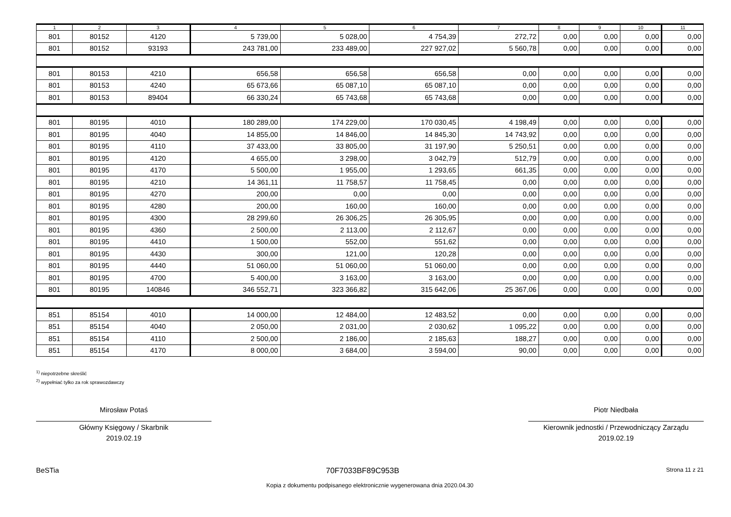| 1 | 2 | 3 | 4 | 5 | 6 | 7 | 8 | 9 | 10 | 11 |
| --- | --- | --- | --- | --- | --- | --- | --- | --- | --- | --- |
| 801 | 80152 | 4120 | 5 739,00 | 5 028,00 | 4 754,39 | 272,72 | 0,00 | 0,00 | 0,00 | 0,00 |
| 801 | 80152 | 93193 | 243 781,00 | 233 489,00 | 227 927,02 | 5 560,78 | 0,00 | 0,00 | 0,00 | 0,00 |
| 801 | 80153 | 4210 | 656,58 | 656,58 | 656,58 | 0,00 | 0,00 | 0,00 | 0,00 | 0,00 |
| 801 | 80153 | 4240 | 65 673,66 | 65 087,10 | 65 087,10 | 0,00 | 0,00 | 0,00 | 0,00 | 0,00 |
| 801 | 80153 | 89404 | 66 330,24 | 65 743,68 | 65 743,68 | 0,00 | 0,00 | 0,00 | 0,00 | 0,00 |
| 801 | 80195 | 4010 | 180 289,00 | 174 229,00 | 170 030,45 | 4 198,49 | 0,00 | 0,00 | 0,00 | 0,00 |
| 801 | 80195 | 4040 | 14 855,00 | 14 846,00 | 14 845,30 | 14 743,92 | 0,00 | 0,00 | 0,00 | 0,00 |
| 801 | 80195 | 4110 | 37 433,00 | 33 805,00 | 31 197,90 | 5 250,51 | 0,00 | 0,00 | 0,00 | 0,00 |
| 801 | 80195 | 4120 | 4 655,00 | 3 298,00 | 3 042,79 | 512,79 | 0,00 | 0,00 | 0,00 | 0,00 |
| 801 | 80195 | 4170 | 5 500,00 | 1 955,00 | 1 293,65 | 661,35 | 0,00 | 0,00 | 0,00 | 0,00 |
| 801 | 80195 | 4210 | 14 361,11 | 11 758,57 | 11 758,45 | 0,00 | 0,00 | 0,00 | 0,00 | 0,00 |
| 801 | 80195 | 4270 | 200,00 | 0,00 | 0,00 | 0,00 | 0,00 | 0,00 | 0,00 | 0,00 |
| 801 | 80195 | 4280 | 200,00 | 160,00 | 160,00 | 0,00 | 0,00 | 0,00 | 0,00 | 0,00 |
| 801 | 80195 | 4300 | 28 299,60 | 26 306,25 | 26 305,95 | 0,00 | 0,00 | 0,00 | 0,00 | 0,00 |
| 801 | 80195 | 4360 | 2 500,00 | 2 113,00 | 2 112,67 | 0,00 | 0,00 | 0,00 | 0,00 | 0,00 |
| 801 | 80195 | 4410 | 1 500,00 | 552,00 | 551,62 | 0,00 | 0,00 | 0,00 | 0,00 | 0,00 |
| 801 | 80195 | 4430 | 300,00 | 121,00 | 120,28 | 0,00 | 0,00 | 0,00 | 0,00 | 0,00 |
| 801 | 80195 | 4440 | 51 060,00 | 51 060,00 | 51 060,00 | 0,00 | 0,00 | 0,00 | 0,00 | 0,00 |
| 801 | 80195 | 4700 | 5 400,00 | 3 163,00 | 3 163,00 | 0,00 | 0,00 | 0,00 | 0,00 | 0,00 |
| 801 | 80195 | 140846 | 346 552,71 | 323 366,82 | 315 642,06 | 25 367,06 | 0,00 | 0,00 | 0,00 | 0,00 |
| 851 | 85154 | 4010 | 14 000,00 | 12 484,00 | 12 483,52 | 0,00 | 0,00 | 0,00 | 0,00 | 0,00 |
| 851 | 85154 | 4040 | 2 050,00 | 2 031,00 | 2 030,62 | 1 095,22 | 0,00 | 0,00 | 0,00 | 0,00 |
| 851 | 85154 | 4110 | 2 500,00 | 2 186,00 | 2 185,63 | 188,27 | 0,00 | 0,00 | 0,00 | 0,00 |
| 851 | 85154 | 4170 | 8 000,00 | 3 684,00 | 3 594,00 | 90,00 | 0,00 | 0,00 | 0,00 | 0,00 |
<sup>1)</sup> niepotrzebne skreślić
<sup>2)</sup> wypełniać tylko za rok sprawozdawczy
Mirosław Potaś
Główny Księgowy / Skarbnik
2019.02.19
Piotr Niedbała
Kierownik jednostki / Przewodniczący Zarządu
2019.02.19
BeSTia 70F7033BF89C953B Strona 11 z 21
Kopia z dokumentu podpisanego elektronicznie wygenerowana dnia 2020.04.30